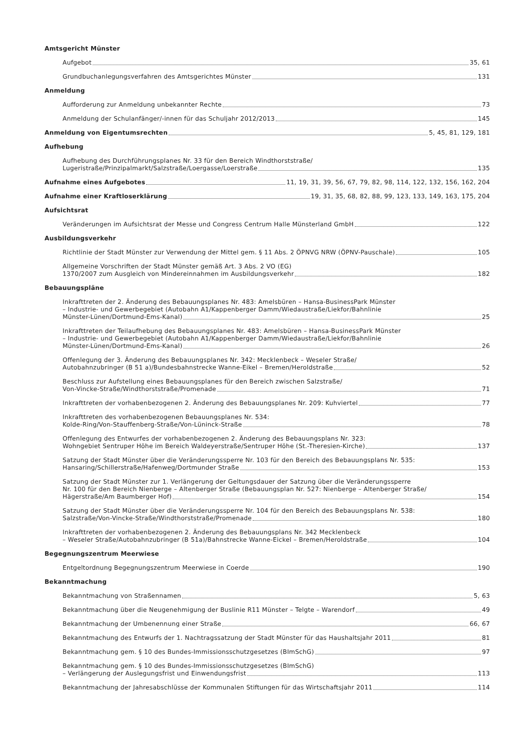Amtsgericht Münster
Aufgebot 35, 61
Grundbuchanlegungsverfahren des Amtsgerichtes Münster 131
Anmeldung
Aufforderung zur Anmeldung unbekannter Rechte 73
Anmeldung der Schulanfänger/-innen für das Schuljahr 2012/2013 145
Anmeldung von Eigentumsrechten 5, 45, 81, 129, 181
Aufhebung
Aufhebung des Durchführungsplanes Nr. 33 für den Bereich Windthorststraße/
Lugeristraße/Prinzipalmarkt/Salzstraße/Loergasse/Loerstraße 135
Aufnahme eines Aufgebotes 11, 19, 31, 39, 56, 67, 79, 82, 98, 114, 122, 132, 156, 162, 204
Aufnahme einer Kraftloserklärung 19, 31, 35, 68, 82, 88, 99, 123, 133, 149, 163, 175, 204
Aufsichtsrat
Veränderungen im Aufsichtsrat der Messe und Congress Centrum Halle Münsterland GmbH 122
Ausbildungsverkehr
Richtlinie der Stadt Münster zur Verwendung der Mittel gem. § 11 Abs. 2 ÖPNVG NRW (ÖPNV-Pauschale) 105
Allgemeine Vorschriften der Stadt Münster gemäß Art. 3 Abs. 2 VO (EG)
1370/2007 zum Ausgleich von Mindereinnahmen im Ausbildungsverkehr 182
Bebauungspläne
Inkrafttreten der 2. Änderung des Bebauungsplanes Nr. 483: Amelsbüren – Hansa-BusinessPark Münster
– Industrie- und Gewerbegebiet (Autobahn A1/Kappenberger Damm/Wiedaustraße/Liekfor/Bahnlinie
Münster-Lünen/Dortmund-Ems-Kanal) 25
Inkrafttreten der Teilaufhebung des Bebauungsplanes Nr. 483: Amelsbüren – Hansa-BusinessPark Münster
– Industrie- und Gewerbegebiet (Autobahn A1/Kappenberger Damm/Wiedaustraße/Liekfor/Bahnlinie
Münster-Lünen/Dortmund-Ems-Kanal) 26
Offenlegung der 3. Änderung des Bebauungsplanes Nr. 342: Mecklenbeck – Weseler Straße/
Autobahnzubringer (B 51 a)/Bundesbahnstrecke Wanne-Eikel – Bremen/Heroldstraße 52
Beschluss zur Aufstellung eines Bebauungsplanes für den Bereich zwischen Salzstraße/
Von-Vincke-Straße/Windthorststraße/Promenade 71
Inkrafttreten der vorhabenbezogenen 2. Änderung des Bebauungsplanes Nr. 209: Kuhviertel 77
Inkrafttreten des vorhabenbezogenen Bebauungsplanes Nr. 534:
Kolde-Ring/Von-Stauffenberg-Straße/Von-Lüninck-Straße 78
Offenlegung des Entwurfes der vorhabenbezogenen 2. Änderung des Bebauungsplans Nr. 323:
Wohngebiet Sentruper Höhe im Bereich Waldeyerstraße/Sentruper Höhe (St.-Theresien-Kirche) 137
Satzung der Stadt Münster über die Veränderungssperre Nr. 103 für den Bereich des Bebauungsplans Nr. 535:
Hansaring/Schillerstraße/Hafenweg/Dortmunder Straße 153
Satzung der Stadt Münster zur 1. Verlängerung der Geltungsdauer der Satzung über die Veränderungssperre
Nr. 100 für den Bereich Nienberge – Altenberger Straße (Bebauungsplan Nr. 527: Nienberge – Altenberger Straße/
Hägerstraße/Am Baumberger Hof) 154
Satzung der Stadt Münster über die Veränderungssperre Nr. 104 für den Bereich des Bebauungsplans Nr. 538:
Salzstraße/Von-Vincke-Straße/Windthorststraße/Promenade 180
Inkrafttreten der vorhabenbezogenen 2. Änderung des Bebauungsplans Nr. 342 Mecklenbeck
– Weseler Straße/Autobahnzubringer (B 51a)/Bahnstrecke Wanne-Eickel – Bremen/Heroldstraße 104
Begegnungszentrum Meerwiese
Entgeltordnung Begegnungszentrum Meerwiese in Coerde 190
Bekanntmachung
Bekanntmachung von Straßennamen 5, 63
Bekanntmachung über die Neugenehmigung der Buslinie R11 Münster – Telgte – Warendorf 49
Bekanntmachung der Umbenennung einer Straße 66, 67
Bekanntmachung des Entwurfs der 1. Nachtragssatzung der Stadt Münster für das Haushaltsjahr 2011 81
Bekanntmachung gem. § 10 des Bundes-Immissionsschutzgesetzes (BImSchG) 97
Bekanntmachung gem. § 10 des Bundes-Immissionsschutzgesetzes (BImSchG)
– Verlängerung der Auslegungsfrist und Einwendungsfrist 113
Bekanntmachung der Jahresabschlüsse der Kommunalen Stiftungen für das Wirtschaftsjahr 2011 114